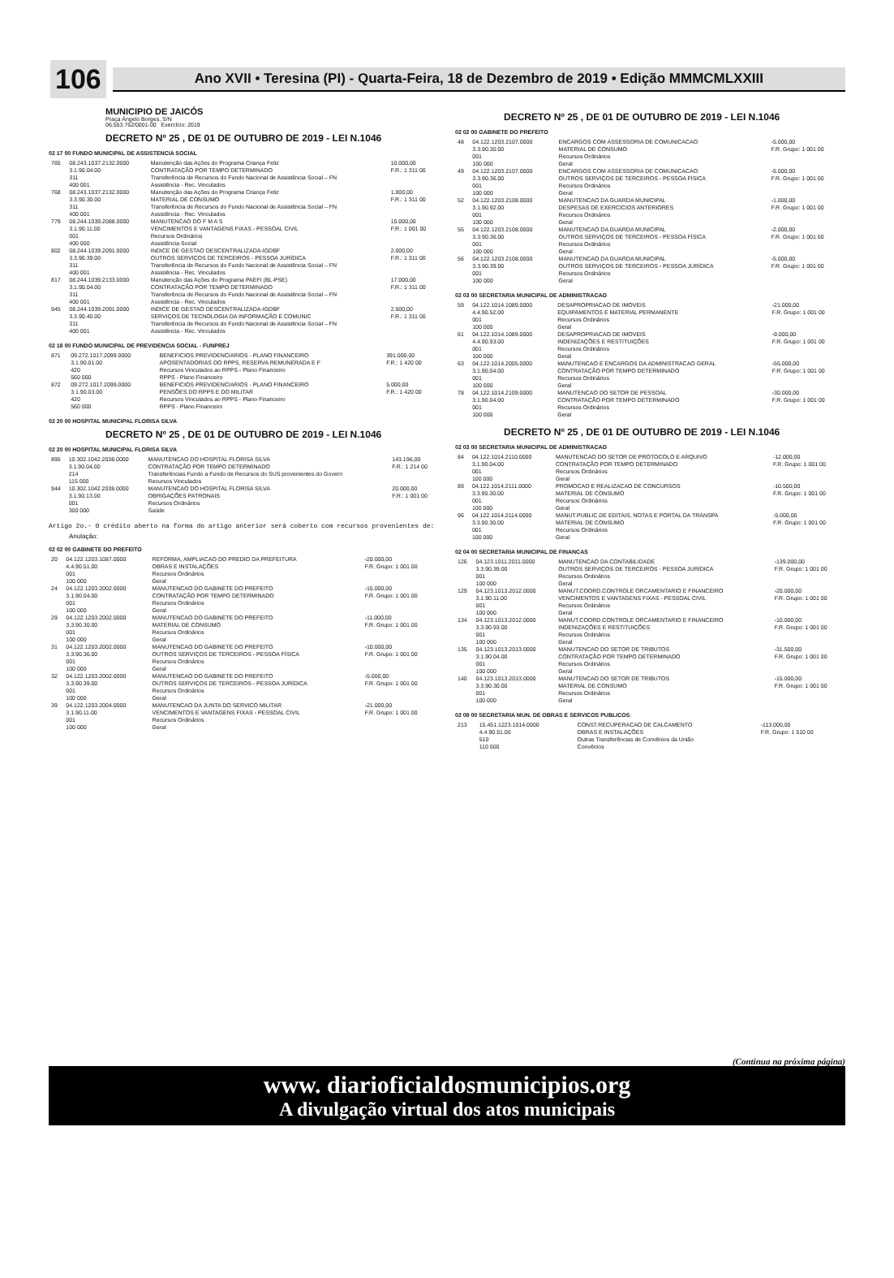106
Ano XVII • Teresina (PI) - Quarta-Feira, 18 de Dezembro de 2019 • Edição MMMCMLXXIII
MUNICIPIO DE JAICÓS
Praça Ângelo Borges, S/N
06.553.762/0001-00 Exercício: 2019
DECRETO Nº 25 , DE 01 DE OUTUBRO DE 2019 - LEI N.1046
02 17 00 FUNDO MUNICIPAL DE ASSISTENCIA SOCIAL
| 765 | 08.243.1037.2132.0000 3.1.90.04.00 311 400 001 | Manutenção das Ações do Programa Criança Feliz CONTRATAÇÃO POR TEMPO DETERMINADO Transferência de Recursos do Fundo Nacional de Assistência Social – FN Assistência - Rec. Vinculados | 10.000,00 F.R.: 1 311 00 |
| 768 | 08.243.1037.2132.0000 3.3.90.30.00 311 400 001 | Manutenção das Ações do Programa Criança Feliz MATERIAL DE CONSUMO Transferência de Recursos do Fundo Nacional de Assistência Social – FN Assistência - Rec. Vinculados | 1.000,00 F.R.: 1 311 00 |
| 779 | 08.244.1039.2088.0000 3.1.90.11.00 001 400 000 | MANUTENCAO DO F M A S VENCIMENTOS E VANTAGENS FIXAS - PESSOAL CIVIL Recursos Ordinários Assistência Social | 15.000,00 F.R.: 1 001 00 |
| 802 | 08.244.1039.2091.0000 3.3.90.39.00 311 400 001 | INDICE DE GESTAO DESCENTRALIZADA-IGDBF OUTROS SERVIÇOS DE TERCEIROS - PESSOA JURÍDICA Transferência de Recursos do Fundo Nacional de Assistência Social – FN Assistência - Rec. Vinculados | 2.000,00 F.R.: 1 311 00 |
| 817 | 08.244.1039.2133.0000 3.1.90.04.00 311 400 001 | Manutenção das Ações do Programa PAEFI (BL-PSE) CONTRATAÇÃO POR TEMPO DETERMINADO Transferência de Recursos do Fundo Nacional de Assistência Social – FN Assistência - Rec. Vinculados | 17.000,00 F.R.: 1 311 00 |
| 945 | 08.244.1039.2091.0000 3.3.90.40.00 311 400 001 | INDICE DE GESTAO DESCENTRALIZADA-IGDBF SERVIÇOS DE TECNOLOGIA DA INFORMAÇÃO E COMUNIC Transferência de Recursos do Fundo Nacional de Assistência Social – FN Assistência - Rec. Vinculados | 2.500,00 F.R.: 1 311 00 |
02 18 00 FUNDO MUNICIPAL DE PREVIDENCIA SOCIAL - FUNPREJ
| 871 | 09.272.1017.2099.0000 3.1.90.01.00 420 560 000 | BENEFICIOS PREVIDENCIARIOS - PLANO FINANCEIRO APOSENTADORIAS DO RPPS, RESERVA REMUNERADA E F Recursos Vinculados ao RPPS - Plano Financeiro RPPS - Plano Financeiro | 391.000,00 F.R.: 1 420 00 |
| 872 | 09.272.1017.2099.0000 3.1.90.03.00 420 560 000 | BENEFICIOS PREVIDENCIARIOS - PLANO FINANCEIRO PENSÕES DO RPPS E DO MILITAR Recursos Vinculados ao RPPS - Plano Financeiro RPPS - Plano Financeiro | 5.000,00 F.R.: 1 420 00 |
02 20 00 HOSPITAL MUNICIPAL FLORISA SILVA
DECRETO Nº 25 , DE 01 DE OUTUBRO DE 2019 - LEI N.1046
02 20 00 HOSPITAL MUNICIPAL FLORISA SILVA
| 895 | 10.302.1042.2038.0000 3.1.90.04.00 214 115 000 | MANUTENCAO DO HOSPITAL FLORISA SILVA CONTRATAÇÃO POR TEMPO DETERMINADO Transferências Fundo a Fundo de Recursos do SUS provenientes do Govern Recursos Vinculados | 143.196,00 F.R.: 1 214 00 |
| 944 | 10.302.1042.2038.0000 3.1.90.13.00 001 300 000 | MANUTENCAO DO HOSPITAL FLORISA SILVA OBRIGAÇÕES PATRONAIS Recursos Ordinários Saúde | 20.000,00 F.R.: 1 001 00 |
Artigo 2o.- O crédito aberto na forma do artigo anterior será coberto com recursos provenientes de:
Anulação:
02 02 00 GABINETE DO PREFEITO
| 20 | 04.122.1203.1087.0000 4.4.90.51.00 001 100 000 | REFORMA, AMPLIACAO DO PREDIO DA PREFEITURA OBRAS E INSTALAÇÕES Recursos Ordinários Geral | -20.000,00 F.R. Grupo: 1 001 00 |
| 24 | 04.122.1203.2002.0000 3.1.90.04.00 001 100 000 | MANUTENCAO DO GABINETE DO PREFEITO CONTRATAÇÃO POR TEMPO DETERMINADO Recursos Ordinários Geral | -15.000,00 F.R. Grupo: 1 001 00 |
| 29 | 04.122.1203.2002.0000 3.3.90.30.00 001 100 000 | MANUTENCAO DO GABINETE DO PREFEITO MATERIAL DE CONSUMO Recursos Ordinários Geral | -11.000,00 F.R. Grupo: 1 001 00 |
| 31 | 04.122.1203.2002.0000 3.3.90.36.00 001 100 000 | MANUTENCAO DO GABINETE DO PREFEITO OUTROS SERVIÇOS DE TERCEIROS - PESSOA FÍSICA Recursos Ordinários Geral | -10.000,00 F.R. Grupo: 1 001 00 |
| 32 | 04.122.1203.2002.0000 3.3.90.39.00 001 100 000 | MANUTENCAO DO GABINETE DO PREFEITO OUTROS SERVIÇOS DE TERCEIROS - PESSOA JURÍDICA Recursos Ordinários Geral | -5.000,00 F.R. Grupo: 1 001 00 |
| 39 | 04.122.1203.2004.0000 3.1.90.11.00 001 100 000 | MANUTENCAO DA JUNTA DO SERVICO MILITAR VENCIMENTOS E VANTAGENS FIXAS - PESSOAL CIVIL Recursos Ordinários Geral | -21.000,00 F.R. Grupo: 1 001 00 |
DECRETO Nº 25 , DE 01 DE OUTUBRO DE 2019 - LEI N.1046
02 02 00 GABINETE DO PREFEITO
| 48 | 04.122.1203.2107.0000 3.3.90.30.00 001 100 000 | ENCARGOS COM ASSESSORIA DE COMUNICACAO MATERIAL DE CONSUMO Recursos Ordinários Geral | -5.000,00 F.R. Grupo: 1 001 00 |
| 49 | 04.122.1203.2107.0000 3.3.90.36.00 001 100 000 | ENCARGOS COM ASSESSORIA DE COMUNICACAO OUTROS SERVIÇOS DE TERCEIROS - PESSOA FÍSICA Recursos Ordinários Geral | -5.000,00 F.R. Grupo: 1 001 00 |
| 52 | 04.122.1203.2108.0000 3.1.90.92.00 001 100 000 | MANUTENCAO DA GUARDA MUNICIPAL DESPESAS DE EXERCÍCIOS ANTERIORES Recursos Ordinários Geral | -1.000,00 F.R. Grupo: 1 001 00 |
| 55 | 04.122.1203.2108.0000 3.3.90.36.00 001 100 000 | MANUTENCAO DA GUARDA MUNICIPAL OUTROS SERVIÇOS DE TERCEIROS - PESSOA FÍSICA Recursos Ordinários Geral | -2.000,00 F.R. Grupo: 1 001 00 |
| 56 | 04.122.1203.2108.0000 3.3.90.39.00 001 100 000 | MANUTENCAO DA GUARDA MUNICIPAL OUTROS SERVIÇOS DE TERCEIROS - PESSOA JURÍDICA Recursos Ordinários Geral | -5.000,00 F.R. Grupo: 1 001 00 |
02 03 00 SECRETARIA MUNICIPAL DE ADMINISTRACAO
| 59 | 04.122.1014.1089.0000 4.4.90.52.00 001 100 000 | DESAPROPRIACAO DE IMOVEIS EQUIPAMENTOS E MATERIAL PERMANENTE Recursos Ordinários Geral | -21.000,00 F.R. Grupo: 1 001 00 |
| 61 | 04.122.1014.1089.0000 4.4.90.93.00 001 100 000 | DESAPROPRIACAO DE IMOVEIS INDENIZAÇÕES E RESTITUIÇÕES Recursos Ordinários Geral | -9.000,00 F.R. Grupo: 1 001 00 |
| 63 | 04.122.1014.2005.0000 3.1.90.04.00 001 100 000 | MANUTENCAO E ENCARGOS DA ADMINISTRACAO GERAL CONTRATAÇÃO POR TEMPO DETERMINADO Recursos Ordinários Geral | -55.000,00 F.R. Grupo: 1 001 00 |
| 78 | 04.122.1014.2109.0000 3.1.90.04.00 001 100 000 | MANUTENCAO DO SETOR DE PESSOAL CONTRATAÇÃO POR TEMPO DETERMINADO Recursos Ordinários Geral | -30.000,00 F.R. Grupo: 1 001 00 |
DECRETO Nº 25 , DE 01 DE OUTUBRO DE 2019 - LEI N.1046
02 03 00 SECRETARIA MUNICIPAL DE ADMINISTRACAO
| 84 | 04.122.1014.2110.0000 3.1.90.04.00 001 100 000 | MANUTENCAO DO SETOR DE PROTOCOLO E ARQUIVO CONTRATAÇÃO POR TEMPO DETERMINADO Recursos Ordinários Geral | -12.000,00 F.R. Grupo: 1 001 00 |
| 89 | 04.122.1014.2111.0000 3.3.90.30.00 001 100 000 | PROMOCAO E REALIZACAO DE CONCURSOS MATERIAL DE CONSUMO Recursos Ordinários Geral | -10.500,00 F.R. Grupo: 1 001 00 |
| 96 | 04.122.1014.2114.0000 3.3.90.30.00 001 100 000 | MANUT.PUBLIC.DE EDITAIS, NOTAS E PORTAL DA TRANSPA MATERIAL DE CONSUMO Recursos Ordinários Geral | -5.000,00 F.R. Grupo: 1 001 00 |
02 04 00 SECRETARIA MUNICIPAL DE FINANCAS
| 126 | 04.123.1011.2011.0000 3.3.90.39.00 001 100 000 | MANUTENCAO DA CONTABILIDADE OUTROS SERVIÇOS DE TERCEIROS - PESSOA JURÍDICA Recursos Ordinários Geral | -139.000,00 F.R. Grupo: 1 001 00 |
| 129 | 04.123.1013.2012.0000 3.1.90.11.00 001 100 000 | MANUT.COORD.CONTROLE ORCAMENTARIO E FINANCEIRO VENCIMENTOS E VANTAGENS FIXAS - PESSOAL CIVIL Recursos Ordinários Geral | -20.000,00 F.R. Grupo: 1 001 00 |
| 134 | 04.123.1013.2012.0000 3.3.90.93.00 001 100 000 | MANUT.COORD.CONTROLE ORCAMENTARIO E FINANCEIRO INDENIZAÇÕES E RESTITUIÇÕES Recursos Ordinários Geral | -10.000,00 F.R. Grupo: 1 001 00 |
| 135 | 04.123.1013.2013.0000 3.1.90.04.00 001 100 000 | MANUTENCAO DO SETOR DE TRIBUTOS CONTRATAÇÃO POR TEMPO DETERMINADO Recursos Ordinários Geral | -31.500,00 F.R. Grupo: 1 001 00 |
| 140 | 04.123.1013.2013.0000 3.3.90.30.00 001 100 000 | MANUTENCAO DO SETOR DE TRIBUTOS MATERIAL DE CONSUMO Recursos Ordinários Geral | -15.000,00 F.R. Grupo: 1 001 00 |
02 08 00 SECRETARIA MUN. DE OBRAS E SERVICOS PUBLICOS
| 213 | 15.451.1223.1014.0000 4.4.90.51.00 510 110 000 | CONST.RECUPERACAO DE CALCAMENTO OBRAS E INSTALAÇÕES Outras Transferências de Convênios da União Convênios | -113.000,00 F.R. Grupo: 1 510 00 |
(Continua na próxima página)
www. diarioficialdosmunicipios.org
A divulgação virtual dos atos municipais